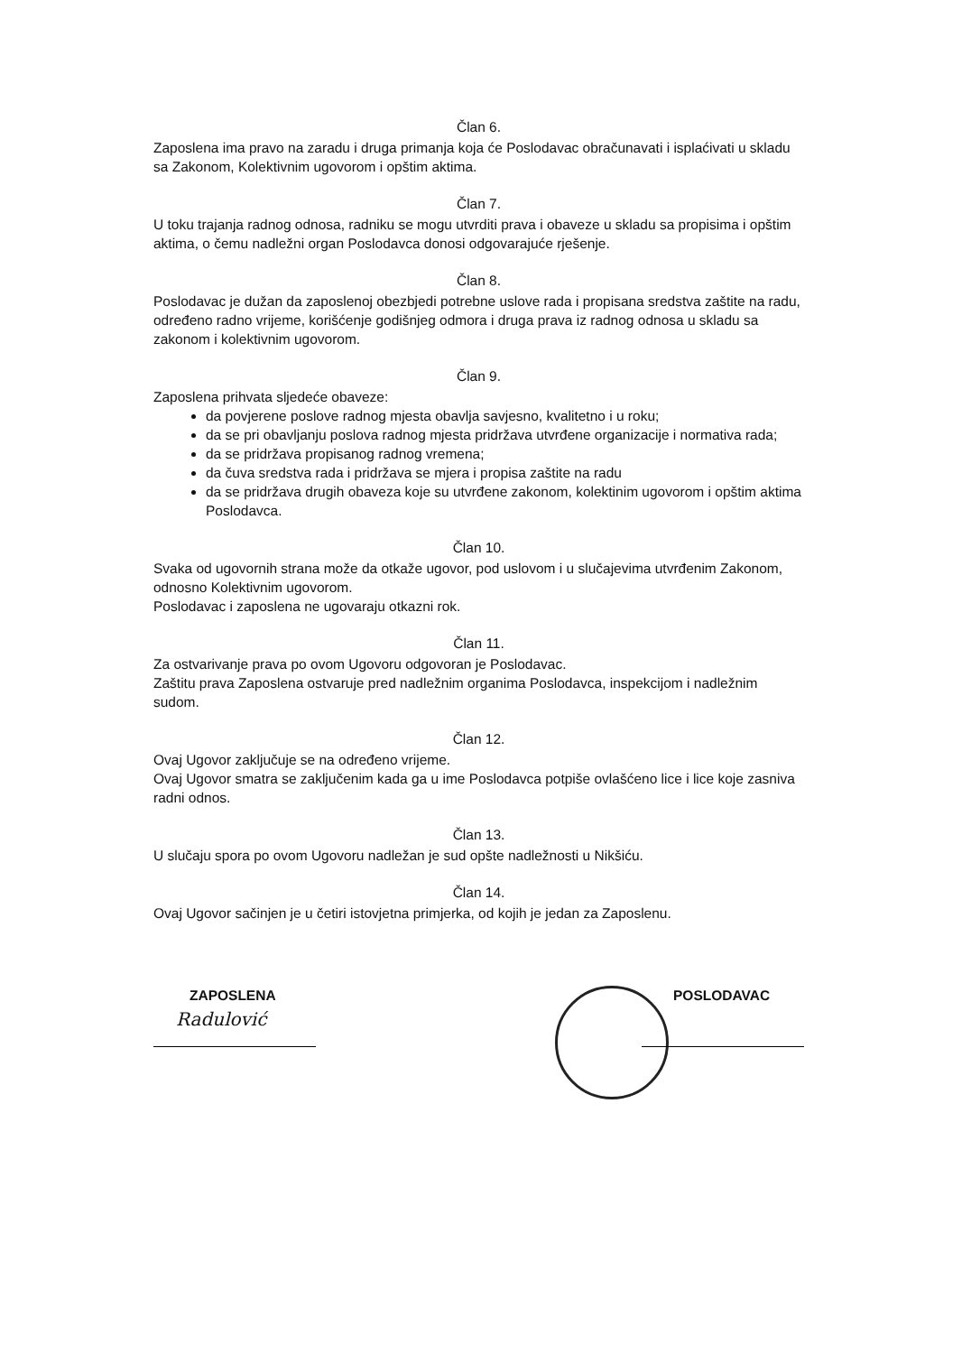Član 6.
Zaposlena ima pravo na zaradu i druga primanja koja će Poslodavac obračunavati i isplaćivati u skladu sa Zakonom, Kolektivnim ugovorom i opštim aktima.
Član 7.
U toku trajanja radnog odnosa, radniku se mogu utvrditi prava i obaveze u skladu sa propisima i opštim aktima, o čemu nadležni organ Poslodavca donosi odgovarajuće rješenje.
Član 8.
Poslodavac je dužan da zaposlenoj obezbjedi potrebne uslove rada i propisana sredstva zaštite na radu, određeno radno vrijeme, korišćenje godišnjeg odmora i druga prava iz radnog odnosa u skladu sa zakonom i kolektivnim ugovorom.
Član 9.
Zaposlena prihvata sljedeće obaveze:
da povjerene poslove radnog mjesta obavlja savjesno, kvalitetno i u roku;
da se pri obavljanju poslova radnog mjesta pridržava utvrđene organizacije i normativa rada;
da se pridržava propisanog radnog vremena;
da čuva sredstva rada i pridržava se mjera i propisa zaštite na radu
da se pridržava drugih obaveza koje su utvrđene zakonom, kolektinim ugovorom i opštim aktima Poslodavca.
Član 10.
Svaka od ugovornih strana može da otkaže ugovor, pod uslovom i u slučajevima utvrđenim Zakonom, odnosno Kolektivnim ugovorom.
Poslodavac i zaposlena ne ugovaraju otkazni rok.
Član 11.
Za ostvarivanje prava po ovom Ugovoru odgovoran je Poslodavac.
Zaštitu prava Zaposlena ostvaruje pred nadležnim organima Poslodavca, inspekcijom i nadležnim sudom.
Član 12.
Ovaj Ugovor zaključuje se na određeno vrijeme.
Ovaj Ugovor smatra se zaključenim kada ga u ime Poslodavca potpiše ovlašćeno lice i lice koje zasniva radni odnos.
Član 13.
U slučaju spora po ovom Ugovoru nadležan je sud opšte nadležnosti u Nikšiću.
Član 14.
Ovaj Ugovor sačinjen je u četiri istovjetna primjerka, od kojih je jedan za Zaposlenu.
ZAPOSLENA
Radulović
POSLODAVAC